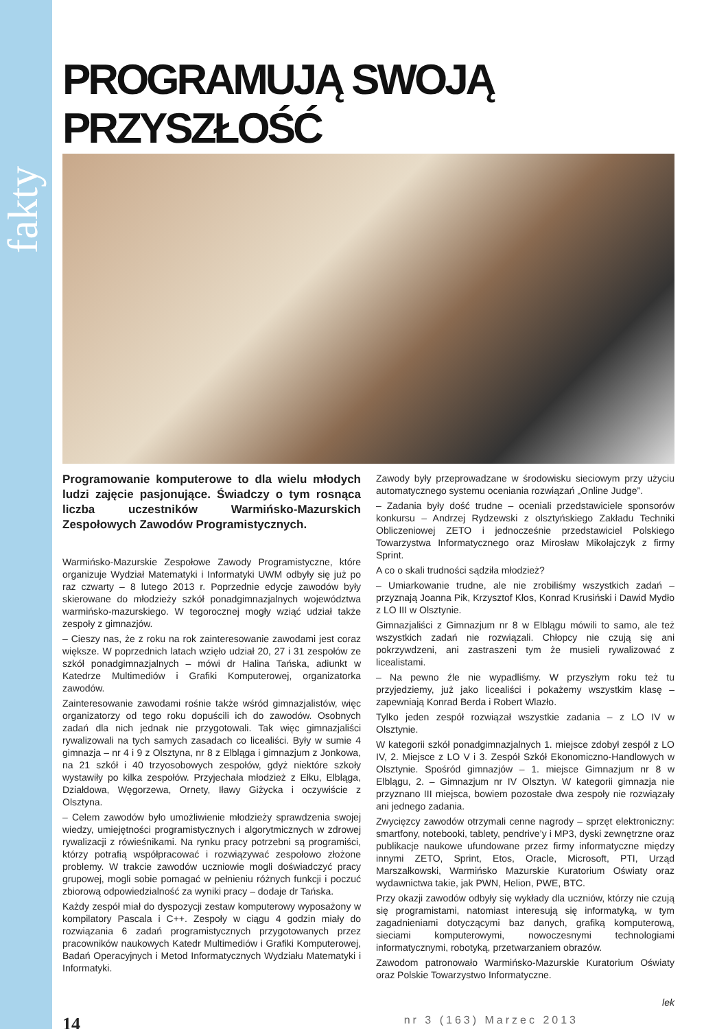fakty
PROGRAMUJĄ SWOJĄ PRZYSZŁOŚĆ
Programowanie komputerowe to dla wielu młodych ludzi zajęcie pasjonujące. Świadczy o tym rosnąca liczba uczestników Warmińsko-Mazurskich Zespołowych Zawodów Programistycznych.
Warmińsko-Mazurskie Zespołowe Zawody Programistyczne, które organizuje Wydział Matematyki i Informatyki UWM odbyły się już po raz czwarty – 8 lutego 2013 r. Poprzednie edycje zawodów były skierowane do młodzieży szkół ponadgimnazjalnych województwa warmińsko-mazurskiego. W tegorocznej mogły wziąć udział także zespoły z gimnazjów.
– Cieszy nas, że z roku na rok zainteresowanie zawodami jest coraz większe. W poprzednich latach wzięło udział 20, 27 i 31 zespołów ze szkół ponadgimnazjalnych – mówi dr Halina Tańska, adiunkt w Katedrze Multimediów i Grafiki Komputerowej, organizatorka zawodów.
Zainteresowanie zawodami rośnie także wśród gimnazjalistów, więc organizatorzy od tego roku dopuścili ich do zawodów. Osobnych zadań dla nich jednak nie przygotowali. Tak więc gimnazjaliści rywalizowali na tych samych zasadach co licealiści. Były w sumie 4 gimnazja – nr 4 i 9 z Olsztyna, nr 8 z Elbląga i gimnazjum z Jonkowa, na 21 szkół i 40 trzyosobowych zespołów, gdyż niektóre szkoły wystawiły po kilka zespołów. Przyjechała młodzież z Ełku, Elbląga, Działdowa, Węgorzewa, Ornety, Iławy Giżycka i oczywiście z Olsztyna.
– Celem zawodów było umożliwienie młodzieży sprawdzenia swojej wiedzy, umiejętności programistycznych i algorytmicznych w zdrowej rywalizacji z rówieśnikami. Na rynku pracy potrzebni są programiści, którzy potrafią współpracować i rozwiązywać zespołowo złożone problemy. W trakcie zawodów uczniowie mogli doświadczyć pracy grupowej, mogli sobie pomagać w pełnieniu różnych funkcji i poczuć zbiorową odpowiedzialność za wyniki pracy – dodaje dr Tańska.
Każdy zespół miał do dyspozycji zestaw komputerowy wyposażony w kompilatory Pascala i C++. Zespoły w ciągu 4 godzin miały do rozwiązania 6 zadań programistycznych przygotowanych przez pracowników naukowych Katedr Multimediów i Grafiki Komputerowej, Badań Operacyjnych i Metod Informatycznych Wydziału Matematyki i Informatyki.
Zawody były przeprowadzane w środowisku sieciowym przy użyciu automatycznego systemu oceniania rozwiązań „Online Judge”.
– Zadania były dość trudne – oceniali przedstawiciele sponsorów konkursu – Andrzej Rydzewski z olsztyńskiego Zakładu Techniki Obliczeniowej ZETO i jednocześnie przedstawiciel Polskiego Towarzystwa Informatycznego oraz Mirosław Mikołajczyk z firmy Sprint.
A co o skali trudności sądziła młodzież?
– Umiarkowanie trudne, ale nie zrobiliśmy wszystkich zadań – przyznają Joanna Pik, Krzysztof Kłos, Konrad Krusiński i Dawid Mydło z LO III w Olsztynie.
Gimnazjaliści z Gimnazjum nr 8 w Elblągu mówili to samo, ale też wszystkich zadań nie rozwiązali. Chłopcy nie czują się ani pokrzywdzeni, ani zastraszeni tym że musieli rywalizować z licealistami.
– Na pewno źle nie wypadliśmy. W przyszłym roku też tu przyjedziemy, już jako licealiści i pokażemy wszystkim klasę – zapewniają Konrad Berda i Robert Wlazło.
Tylko jeden zespół rozwiązał wszystkie zadania – z LO IV w Olsztynie.
W kategorii szkół ponadgimnazjalnych 1. miejsce zdobył zespół z LO IV, 2. Miejsce z LO V i 3. Zespół Szkół Ekonomiczno-Handlowych w Olsztynie. Spośród gimnazjów – 1. miejsce Gimnazjum nr 8 w Elblągu, 2. – Gimnazjum nr IV Olsztyn. W kategorii gimnazja nie przyznano III miejsca, bowiem pozostałe dwa zespoły nie rozwiązały ani jednego zadania.
Zwycięzcy zawodów otrzymali cenne nagrody – sprzęt elektroniczny: smartfony, notebooki, tablety, pendrive’y i MP3, dyski zewnętrzne oraz publikacje naukowe ufundowane przez firmy informatyczne między innymi ZETO, Sprint, Etos, Oracle, Microsoft, PTI, Urząd Marszałkowski, Warmińsko Mazurskie Kuratorium Oświaty oraz wydawnictwa takie, jak PWN, Helion, PWE, BTC.
Przy okazji zawodów odbyły się wykłady dla uczniów, którzy nie czują się programistami, natomiast interesują się informatyką, w tym zagadnieniami dotyczącymi baz danych, grafiką komputerową, sieciami komputerowymi, nowoczesnymi technologiami informatycznymi, robotyką, przetwarzaniem obrazów.
Zawodom patronowało Warmińsko-Mazurskie Kuratorium Oświaty oraz Polskie Towarzystwo Informatyczne.
lek
14 nr 3 (163) Marzec 2013